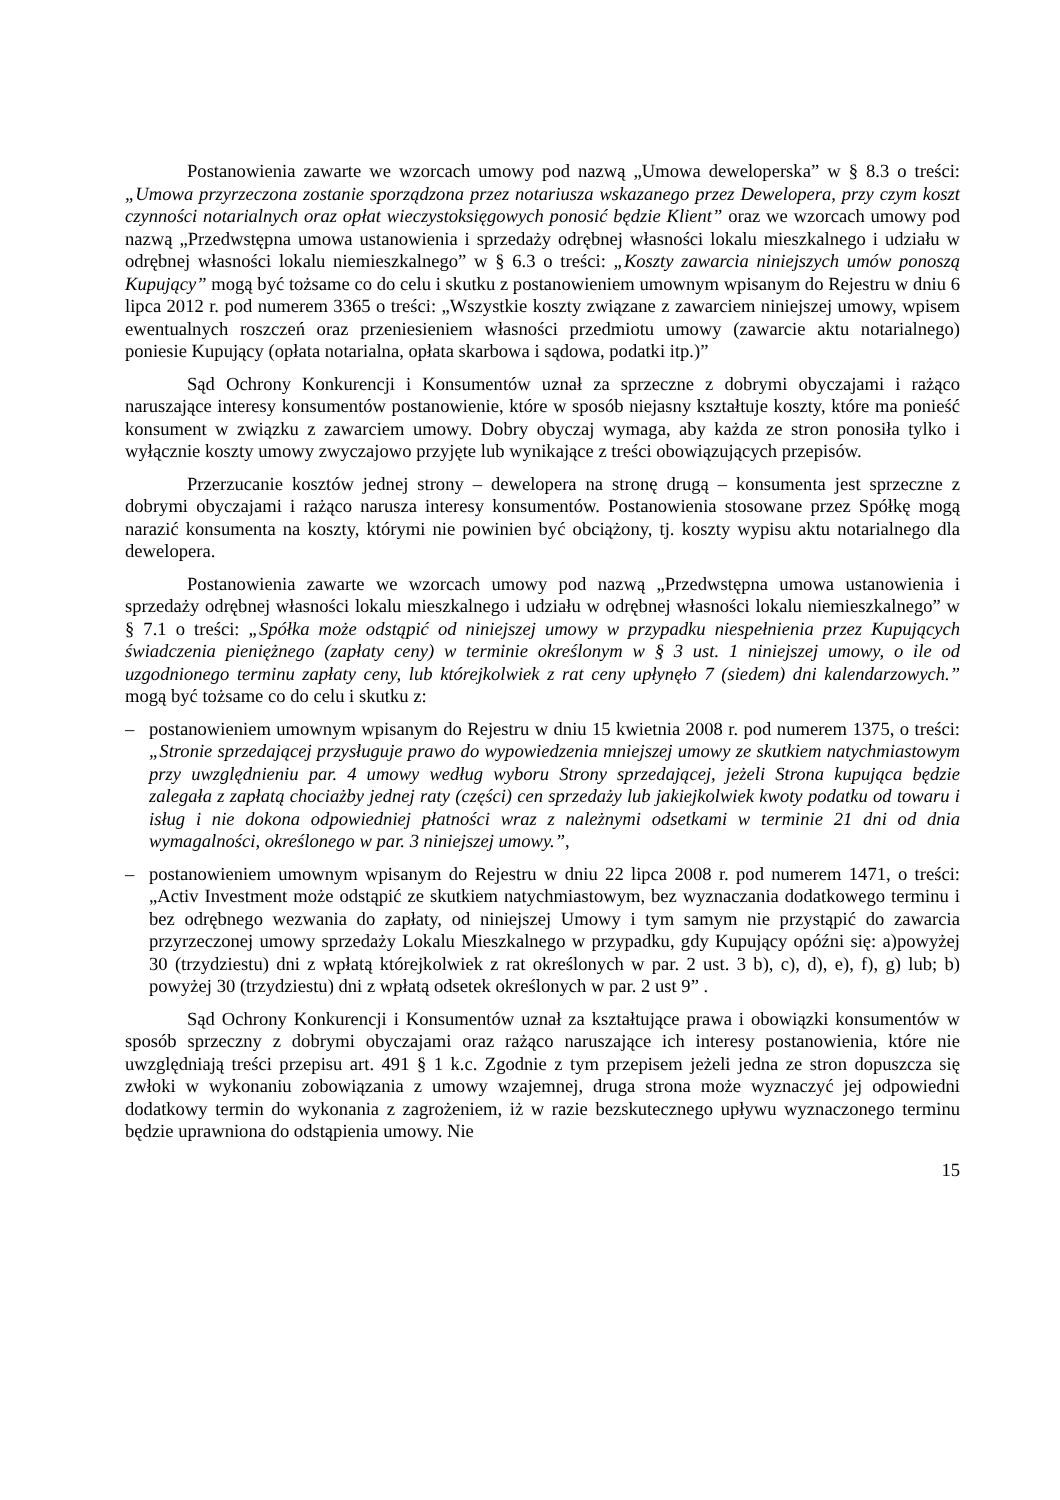Postanowienia zawarte we wzorcach umowy pod nazwą „Umowa deweloperska” w § 8.3 o treści: „Umowa przyrzeczona zostanie sporządzona przez notariusza wskazanego przez Dewelopera, przy czym koszt czynności notarialnych oraz opłat wieczystoksięgowych ponosić będzie Klient” oraz we wzorcach umowy pod nazwą „Przedwstępna umowa ustanowienia i sprzedaży odrębnej własności lokalu mieszkalnego i udziału w odrębnej własności lokalu niemieszkalnego” w § 6.3 o treści: „Koszty zawarcia niniejszych umów ponoszą Kupujący” mogą być tożsame co do celu i skutku z postanowieniem umownym wpisanym do Rejestru w dniu 6 lipca 2012 r. pod numerem 3365 o treści: „Wszystkie koszty związane z zawarciem niniejszej umowy, wpisem ewentualnych roszczeń oraz przeniesieniem własności przedmiotu umowy (zawarcie aktu notarialnego) poniesie Kupujący (opłata notarialna, opłata skarbowa i sądowa, podatki itp.)”
Sąd Ochrony Konkurencji i Konsumentów uznał za sprzeczne z dobrymi obyczajami i rażąco naruszające interesy konsumentów postanowienie, które w sposób niejasny kształtuje koszty, które ma ponieść konsument w związku z zawarciem umowy. Dobry obyczaj wymaga, aby każda ze stron ponosiła tylko i wyłącznie koszty umowy zwyczajowo przyjęte lub wynikające z treści obowiązujących przepisów.
Przerzucanie kosztów jednej strony – dewelopera na stronę drugą – konsumenta jest sprzeczne z dobrymi obyczajami i rażąco narusza interesy konsumentów. Postanowienia stosowane przez Spółkę mogą narazić konsumenta na koszty, którymi nie powinien być obciążony, tj. koszty wypisu aktu notarialnego dla dewelopera.
Postanowienia zawarte we wzorcach umowy pod nazwą „Przedwstępna umowa ustanowienia i sprzedaży odrębnej własności lokalu mieszkalnego i udziału w odrębnej własności lokalu niemieszkalnego” w § 7.1 o treści: „Spółka może odstąpić od niniejszej umowy w przypadku niespełnienia przez Kupujących świadczenia pieniężnego (zapłaty ceny) w terminie określonym w § 3 ust. 1 niniejszej umowy, o ile od uzgodnionego terminu zapłaty ceny, lub którejkolwiek z rat ceny upłynęło 7 (siedem) dni kalendarzowych.” mogą być tożsame co do celu i skutku z:
– postanowieniem umownym wpisanym do Rejestru w dniu 15 kwietnia 2008 r. pod numerem 1375, o treści: „Stronie sprzedającej przysługuje prawo do wypowiedzenia mniejszej umowy ze skutkiem natychmiastowym przy uwzględnieniu par. 4 umowy według wyboru Strony sprzedającej, jeżeli Strona kupująca będzie zalegała z zapłatą chociażby jednej raty (części) cen sprzedaży lub jakiejkolwiek kwoty podatku od towaru i isług i nie dokona odpowiedniej płatności wraz z należnymi odsetkami w terminie 21 dni od dnia wymagalności, określonego w par. 3 niniejszej umowy.”,
– postanowieniem umownym wpisanym do Rejestru w dniu 22 lipca 2008 r. pod numerem 1471, o treści: „Activ Investment może odstąpić ze skutkiem natychmiastowym, bez wyznaczania dodatkowego terminu i bez odrębnego wezwania do zapłaty, od niniejszej Umowy i tym samym nie przystąpić do zawarcia przyrzeczonej umowy sprzedaży Lokalu Mieszkalnego w przypadku, gdy Kupujący opóźni się: a)powyżej 30 (trzydziestu) dni z wpłatą którejkolwiek z rat określonych w par. 2 ust. 3 b), c), d), e), f), g) lub; b) powyżej 30 (trzydziestu) dni z wpłatą odsetek określonych w par. 2 ust 9” .
Sąd Ochrony Konkurencji i Konsumentów uznał za kształtujące prawa i obowiązki konsumentów w sposób sprzeczny z dobrymi obyczajami oraz rażąco naruszające ich interesy postanowienia, które nie uwzględniają treści przepisu art. 491 § 1 k.c. Zgodnie z tym przepisem jeżeli jedna ze stron dopuszcza się zwłoki w wykonaniu zobowiązania z umowy wzajemnej, druga strona może wyznaczyć jej odpowiedni dodatkowy termin do wykonania z zagrożeniem, iż w razie bezskutecznego upływu wyznaczonego terminu będzie uprawniona do odstąpienia umowy. Nie
15